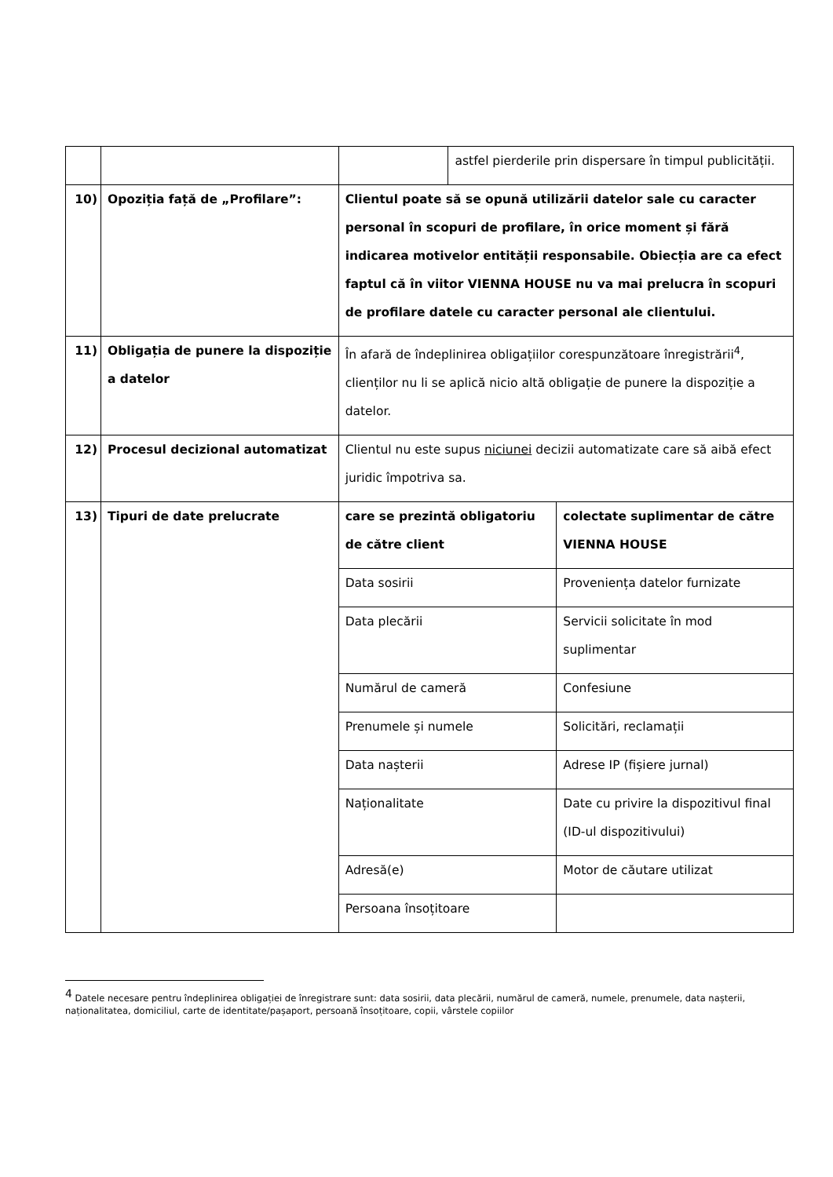| | | | astfel pierderile prin dispersare în timpul publicității. | |
| 10) | Opoziția față de „Profilare”: | Clientul poate să se opună utilizării datelor sale cu caracter personal în scopuri de profilare, în orice moment și fără indicarea motivelor entității responsabile. Obiecția are ca efect faptul că în viitor VIENNA HOUSE nu va mai prelucra în scopuri de profilare datele cu caracter personal ale clientului. | | |
| 11) | Obligația de punere la dispoziție a datelor | În afară de îndeplinirea obligațiilor corespunzătoare înregistrării<sup>4</sup>, clienților nu li se aplică nicio altă obligație de punere la dispoziție a datelor. | | |
| 12) | Procesul decizional automatizat | Clientul nu este supus niciunei decizii automatizate care să aibă efect juridic împotriva sa. | | |
| 13) | Tipuri de date prelucrate | care se prezintă obligatoriu de către client | | colectate suplimentar de către VIENNA HOUSE |
| | | Data sosirii | | Proveniența datelor furnizate |
| | | Data plecării | | Servicii solicitate în mod suplimentar |
| | | Numărul de cameră | | Confesiune |
| | | Prenumele și numele | | Solicitări, reclamații |
| | | Data nașterii | | Adrese IP (fișiere jurnal) |
| | | Naționalitate | | Date cu privire la dispozitivul final (ID-ul dispozitivului) |
| | | Adresă(e) | | Motor de căutare utilizat |
| | | Persoana însoțitoare | | |
<sup>4</sup> Datele necesare pentru îndeplinirea obligației de înregistrare sunt: data sosirii, data plecării, numărul de cameră, numele, prenumele, data nașterii, naționalitatea, domiciliul, carte de identitate/pașaport, persoană însoțitoare, copii, vârstele copiilor